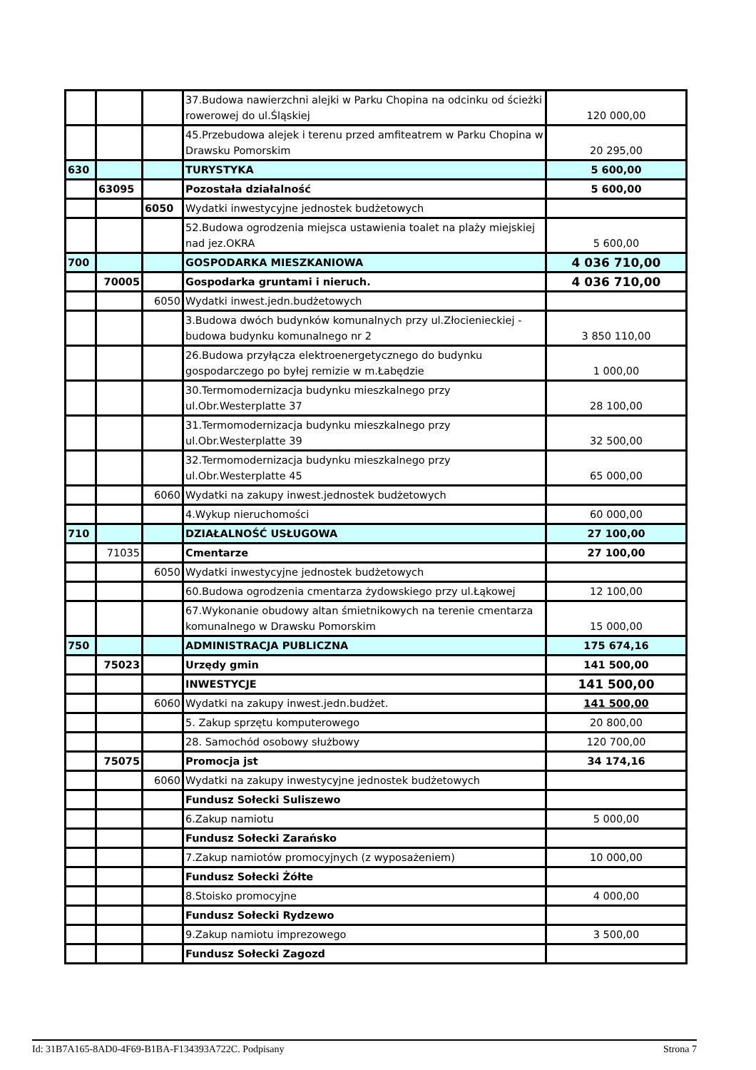| | | | 37.Budowa nawierzchni alejki w Parku Chopina na odcinku od ścieżki rowerowej do ul.Śląskiej | 120 000,00 |
| | | | 45.Przebudowa alejek i terenu przed amfiteatrem w Parku Chopina w Drawsku Pomorskim | 20 295,00 |
| 630 | | | TURYSTYKA | 5 600,00 |
| | 63095 | | Pozostała działalność | 5 600,00 |
| | | 6050 | Wydatki inwestycyjne jednostek budżetowych | |
| | | | 52.Budowa ogrodzenia miejsca ustawienia toalet na plaży miejskiej nad jez.OKRA | 5 600,00 |
| 700 | | | GOSPODARKA MIESZKANIOWA | 4 036 710,00 |
| | 70005 | | Gospodarka gruntami i nieruch. | 4 036 710,00 |
| | | 6050 | Wydatki inwest.jedn.budżetowych | |
| | | | 3.Budowa dwóch budynków komunalnych przy ul.Złocienieckiej - budowa budynku komunalnego nr 2 | 3 850 110,00 |
| | | | 26.Budowa przyłącza elektroenergetycznego do budynku gospodarczego po byłej remizie w m.Łabędzie | 1 000,00 |
| | | | 30.Termomodernizacja budynku mieszkalnego przy ul.Obr.Westerplatte 37 | 28 100,00 |
| | | | 31.Termomodernizacja budynku mieszkalnego przy ul.Obr.Westerplatte 39 | 32 500,00 |
| | | | 32.Termomodernizacja budynku mieszkalnego przy ul.Obr.Westerplatte 45 | 65 000,00 |
| | | 6060 | Wydatki na zakupy inwest.jednostek budżetowych | |
| | | | 4.Wykup nieruchomości | 60 000,00 |
| 710 | | | DZIAŁALNOŚĆ USŁUGOWA | 27 100,00 |
| | 71035 | | Cmentarze | 27 100,00 |
| | | 6050 | Wydatki inwestycyjne jednostek budżetowych | |
| | | | 60.Budowa ogrodzenia cmentarza żydowskiego przy ul.Łąkowej | 12 100,00 |
| | | | 67.Wykonanie obudowy altan śmietnikowych na terenie cmentarza komunalnego w Drawsku Pomorskim | 15 000,00 |
| 750 | | | ADMINISTRACJA PUBLICZNA | 175 674,16 |
| | 75023 | | Urzędy gmin | 141 500,00 |
| | | | INWESTYCJE | 141 500,00 |
| | | 6060 | Wydatki na zakupy inwest.jedn.budżet. | 141 500,00 |
| | | | 5. Zakup sprzętu komputerowego | 20 800,00 |
| | | | 28. Samochód osobowy służbowy | 120 700,00 |
| | 75075 | | Promocja jst | 34 174,16 |
| | | 6060 | Wydatki na zakupy inwestycyjne jednostek budżetowych | |
| | | | Fundusz Sołecki Suliszewo | |
| | | | 6.Zakup namiotu | 5 000,00 |
| | | | Fundusz Sołecki Zarańsko | |
| | | | 7.Zakup namiotów promocyjnych (z wyposażeniem) | 10 000,00 |
| | | | Fundusz Sołecki Żółte | |
| | | | 8.Stoisko promocyjne | 4 000,00 |
| | | | Fundusz Sołecki Rydzewo | |
| | | | 9.Zakup namiotu imprezowego | 3 500,00 |
| | | | Fundusz Sołecki Zagozd | |
Id: 31B7A165-8AD0-4F69-B1BA-F134393A722C. Podpisany Strona 7